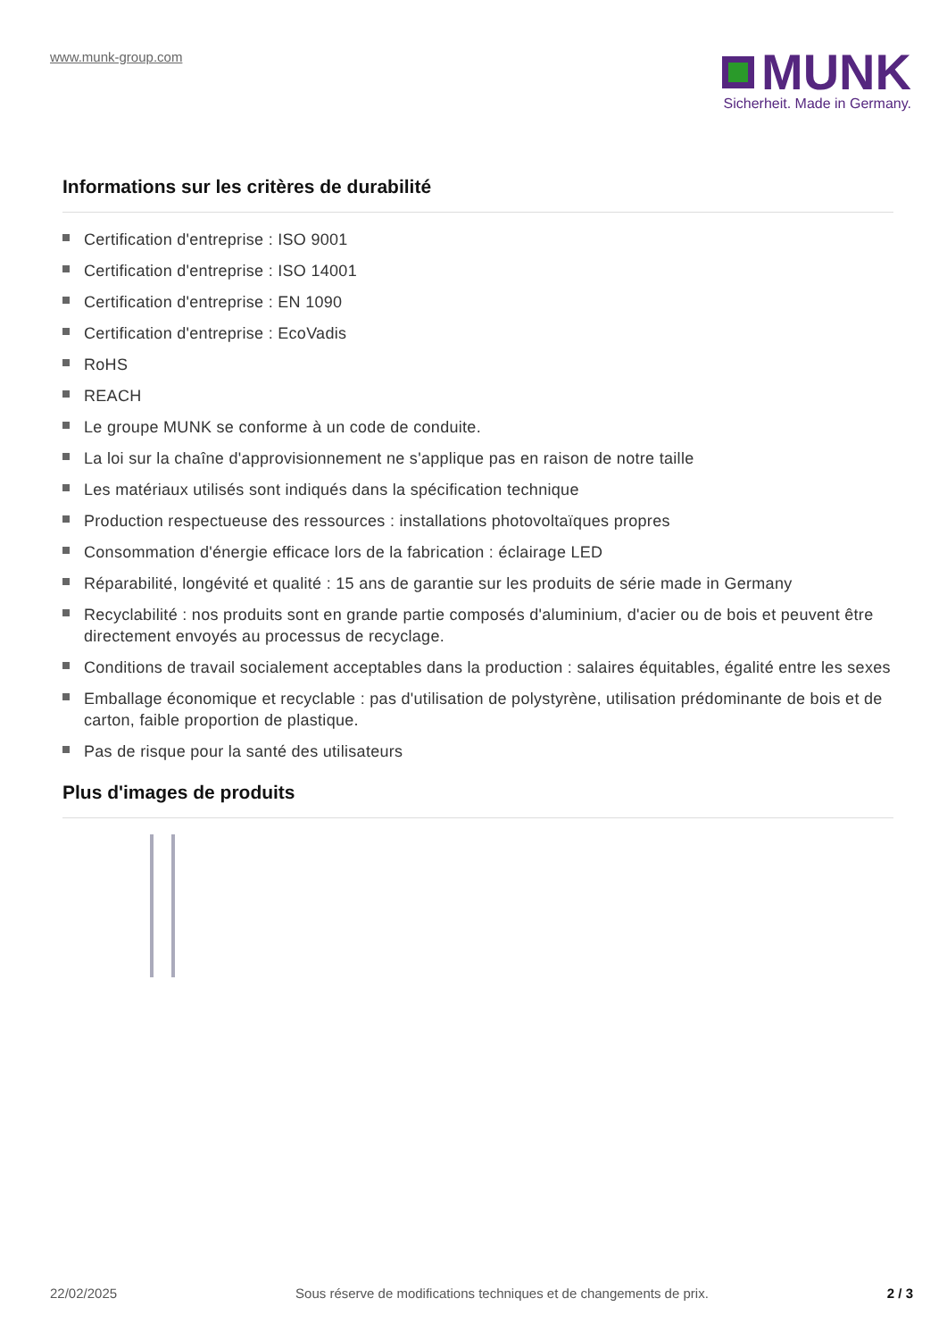www.munk-group.com
MUNK
Sicherheit. Made in Germany.
Informations sur les critères de durabilité
Certification d'entreprise : ISO 9001
Certification d'entreprise : ISO 14001
Certification d'entreprise : EN 1090
Certification d'entreprise : EcoVadis
RoHS
REACH
Le groupe MUNK se conforme à un code de conduite.
La loi sur la chaîne d'approvisionnement ne s'applique pas en raison de notre taille
Les matériaux utilisés sont indiqués dans la spécification technique
Production respectueuse des ressources : installations photovoltaïques propres
Consommation d'énergie efficace lors de la fabrication : éclairage LED
Réparabilité, longévité et qualité : 15 ans de garantie sur les produits de série made in Germany
Recyclabilité : nos produits sont en grande partie composés d'aluminium, d'acier ou de bois et peuvent être directement envoyés au processus de recyclage.
Conditions de travail socialement acceptables dans la production : salaires équitables, égalité entre les sexes
Emballage économique et recyclable : pas d'utilisation de polystyrène, utilisation prédominante de bois et de carton, faible proportion de plastique.
Pas de risque pour la santé des utilisateurs
Plus d'images de produits
22/02/2025 Sous réserve de modifications techniques et de changements de prix. 2 / 3